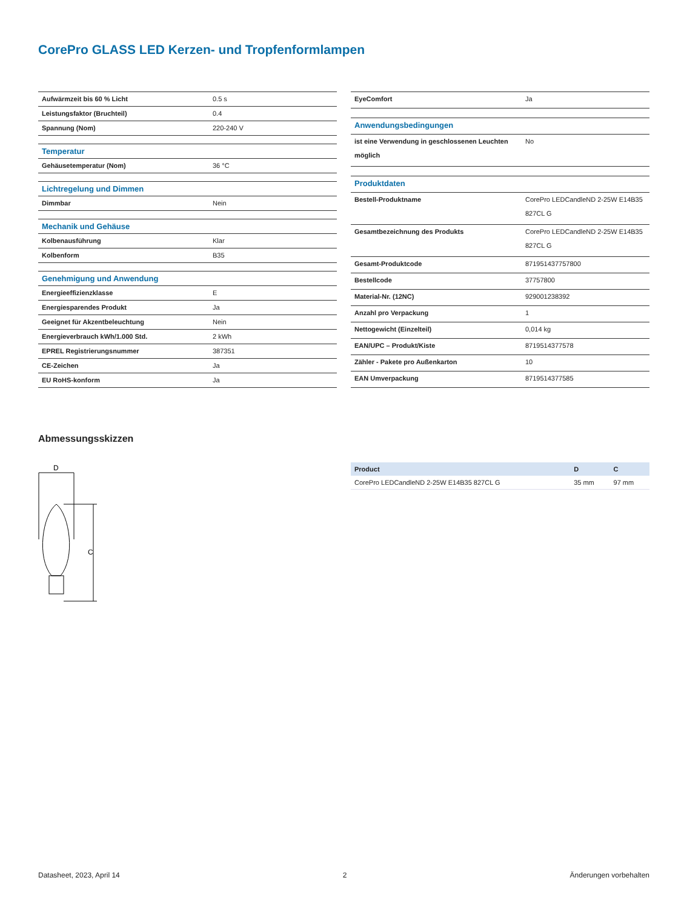CorePro GLASS LED Kerzen- und Tropfenformlampen
| Aufwärmzeit bis 60 % Licht | 0.5 s |
| Leistungsfaktor (Bruchteil) | 0.4 |
| Spannung (Nom) | 220-240 V |
| Temperatur | |
| Gehäusetemperatur (Nom) | 36 °C |
| Lichtregelung und Dimmen | |
| Dimmbar | Nein |
| Mechanik und Gehäuse | |
| Kolbenausführung | Klar |
| Kolbenform | B35 |
| Genehmigung und Anwendung | |
| Energieeffizienzklasse | E |
| Energiesparendes Produkt | Ja |
| Geeignet für Akzentbeleuchtung | Nein |
| Energieverbrauch kWh/1.000 Std. | 2 kWh |
| EPREL Registrierungsnummer | 387351 |
| CE-Zeichen | Ja |
| EU RoHS-konform | Ja |
| EyeComfort | Ja |
| Anwendungsbedingungen | |
| ist eine Verwendung in geschlossenen Leuchten möglich | No |
| Produktdaten | |
| Bestell-Produktname | CorePro LEDCandleND 2-25W E14B35 827CL G |
| Gesamtbezeichnung des Produkts | CorePro LEDCandleND 2-25W E14B35 827CL G |
| Gesamt-Produktcode | 871951437757800 |
| Bestellcode | 37757800 |
| Material-Nr. (12NC) | 929001238392 |
| Anzahl pro Verpackung | 1 |
| Nettogewicht (Einzelteil) | 0,014 kg |
| EAN/UPC – Produkt/Kiste | 8719514377578 |
| Zähler - Pakete pro Außenkarton | 10 |
| EAN Umverpackung | 8719514377585 |
Abmessungsskizzen
D
C
| Product | D | C |
| --- | --- | --- |
| CorePro LEDCandleND 2-25W E14B35 827CL G | 35 mm | 97 mm |
Datasheet, 2023, April 14 2 Änderungen vorbehalten